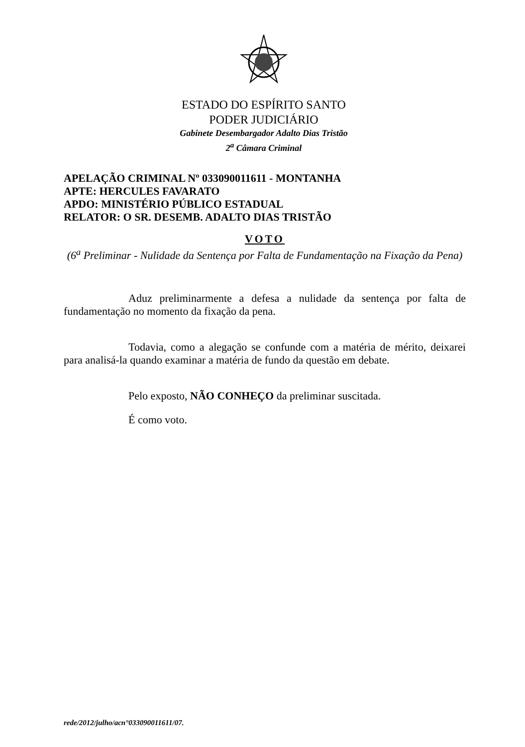ESTADO DO ESPÍRITO SANTO
PODER JUDICIÁRIO
Gabinete Desembargador Adalto Dias Tristão
2<sup>a</sup> Câmara Criminal
APELAÇÃO CRIMINAL Nº 033090011611 - MONTANHA
APTE: HERCULES FAVARATO
APDO: MINISTÉRIO PÚBLICO ESTADUAL
RELATOR: O SR. DESEMB. ADALTO DIAS TRISTÃO
VOTO
(6<sup>a</sup> Preliminar - Nulidade da Sentença por Falta de Fundamentação na Fixação da Pena)
Aduz preliminarmente a defesa a nulidade da sentença por falta de fundamentação no momento da fixação da pena.
Todavia, como a alegação se confunde com a matéria de mérito, deixarei para analisá-la quando examinar a matéria de fundo da questão em debate.
Pelo exposto, NÃO CONHEÇO da preliminar suscitada.
É como voto.
rede/2012/julho/acn°033090011611/07.